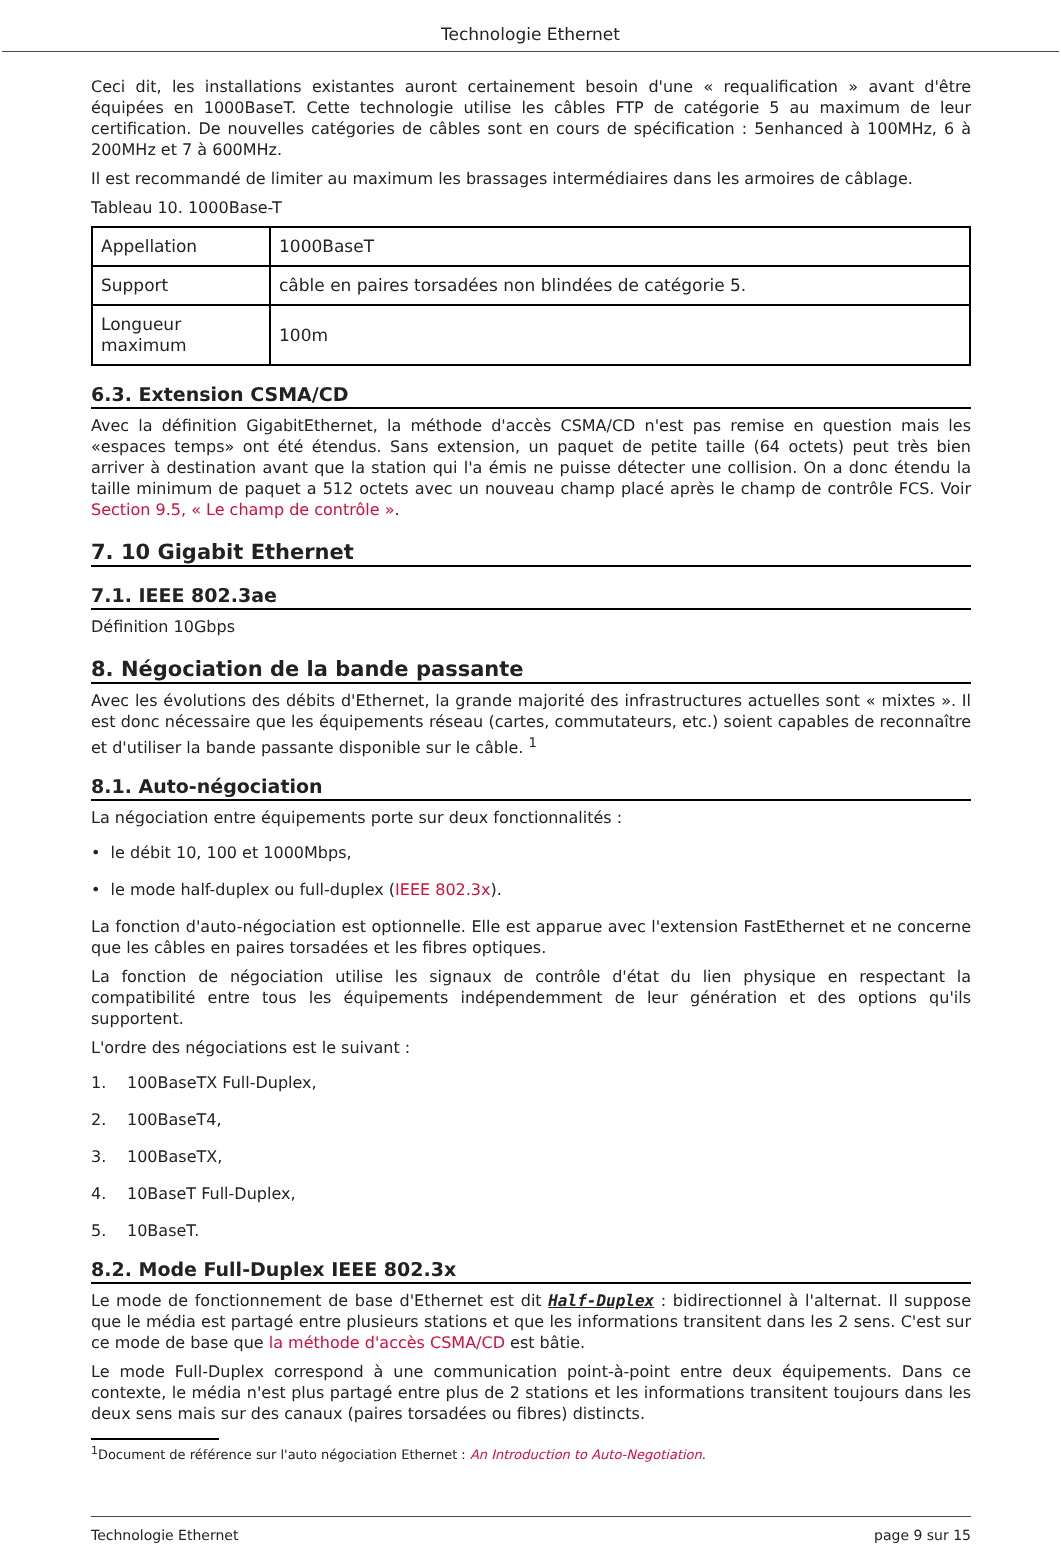Technologie Ethernet
Ceci dit, les installations existantes auront certainement besoin d'une « requalification » avant d'être équipées en 1000BaseT. Cette technologie utilise les câbles FTP de catégorie 5 au maximum de leur certification. De nouvelles catégories de câbles sont en cours de spécification : 5enhanced à 100MHz, 6 à 200MHz et 7 à 600MHz.
Il est recommandé de limiter au maximum les brassages intermédiaires dans les armoires de câblage.
Tableau 10. 1000Base-T
| Appellation | 1000BaseT |
| Support | câble en paires torsadées non blindées de catégorie 5. |
| Longueur maximum | 100m |
6.3. Extension CSMA/CD
Avec la définition GigabitEthernet, la méthode d'accès CSMA/CD n'est pas remise en question mais les «espaces temps» ont été étendus. Sans extension, un paquet de petite taille (64 octets) peut très bien arriver à destination avant que la station qui l'a émis ne puisse détecter une collision. On a donc étendu la taille minimum de paquet a 512 octets avec un nouveau champ placé après le champ de contrôle FCS. Voir Section 9.5, « Le champ de contrôle ».
7. 10 Gigabit Ethernet
7.1. IEEE 802.3ae
Définition 10Gbps
8. Négociation de la bande passante
Avec les évolutions des débits d'Ethernet, la grande majorité des infrastructures actuelles sont « mixtes ». Il est donc nécessaire que les équipements réseau (cartes, commutateurs, etc.) soient capables de reconnaître et d'utiliser la bande passante disponible sur le câble. <sup>1</sup>
8.1. Auto-négociation
La négociation entre équipements porte sur deux fonctionnalités :
• le débit 10, 100 et 1000Mbps,
• le mode half-duplex ou full-duplex (IEEE 802.3x).
La fonction d'auto-négociation est optionnelle. Elle est apparue avec l'extension FastEthernet et ne concerne que les câbles en paires torsadées et les fibres optiques.
La fonction de négociation utilise les signaux de contrôle d'état du lien physique en respectant la compatibilité entre tous les équipements indépendemment de leur génération et des options qu'ils supportent.
L'ordre des négociations est le suivant :
1. 100BaseTX Full-Duplex,
2. 100BaseT4,
3. 100BaseTX,
4. 10BaseT Full-Duplex,
5. 10BaseT.
8.2. Mode Full-Duplex IEEE 802.3x
Le mode de fonctionnement de base d'Ethernet est dit Half-Duplex : bidirectionnel à l'alternat. Il suppose que le média est partagé entre plusieurs stations et que les informations transitent dans les 2 sens. C'est sur ce mode de base que la méthode d'accès CSMA/CD est bâtie.
Le mode Full-Duplex correspond à une communication point-à-point entre deux équipements. Dans ce contexte, le média n'est plus partagé entre plus de 2 stations et les informations transitent toujours dans les deux sens mais sur des canaux (paires torsadées ou fibres) distincts.
<sup>1</sup> Document de référence sur l'auto négociation Ethernet : An Introduction to Auto-Negotiation.
Technologie Ethernet page 9 sur 15